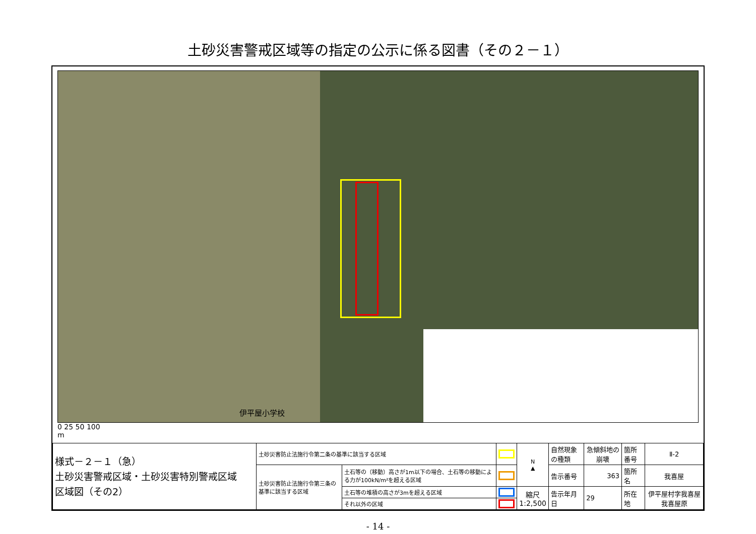土砂災害警戒区域等の指定の公示に係る図書（その２－１）
伊平屋小学校
0 25 50 100
m
| 様式－２－１（急） 土砂災害警戒区域・土砂災害特別警戒区域 区域図（その2） | 土砂災害防止法施行令第二条の基準に該当する区域 | | | N ▲ | 自然現象の種類 | 急傾斜地の崩壊 | 箇所番号 | Ⅱ-2 |
| | 土砂災害防止法施行令第三条の基準に該当する区域 | 土石等の（移動）高さが1m以下の場合、土石等の移動による力が100kN/m²を超える区域 | | | 告示番号 | 363 | 箇所名 | 我喜屋 |
| | | 土石等の堆積の高さが3mを超える区域 | | 縮尺 1:2,500 | 告示年月日 | 29 | 所在地 | 伊平屋村字我喜屋 我喜屋原 |
| | | それ以外の区域 | | | | | | |
- 14 -